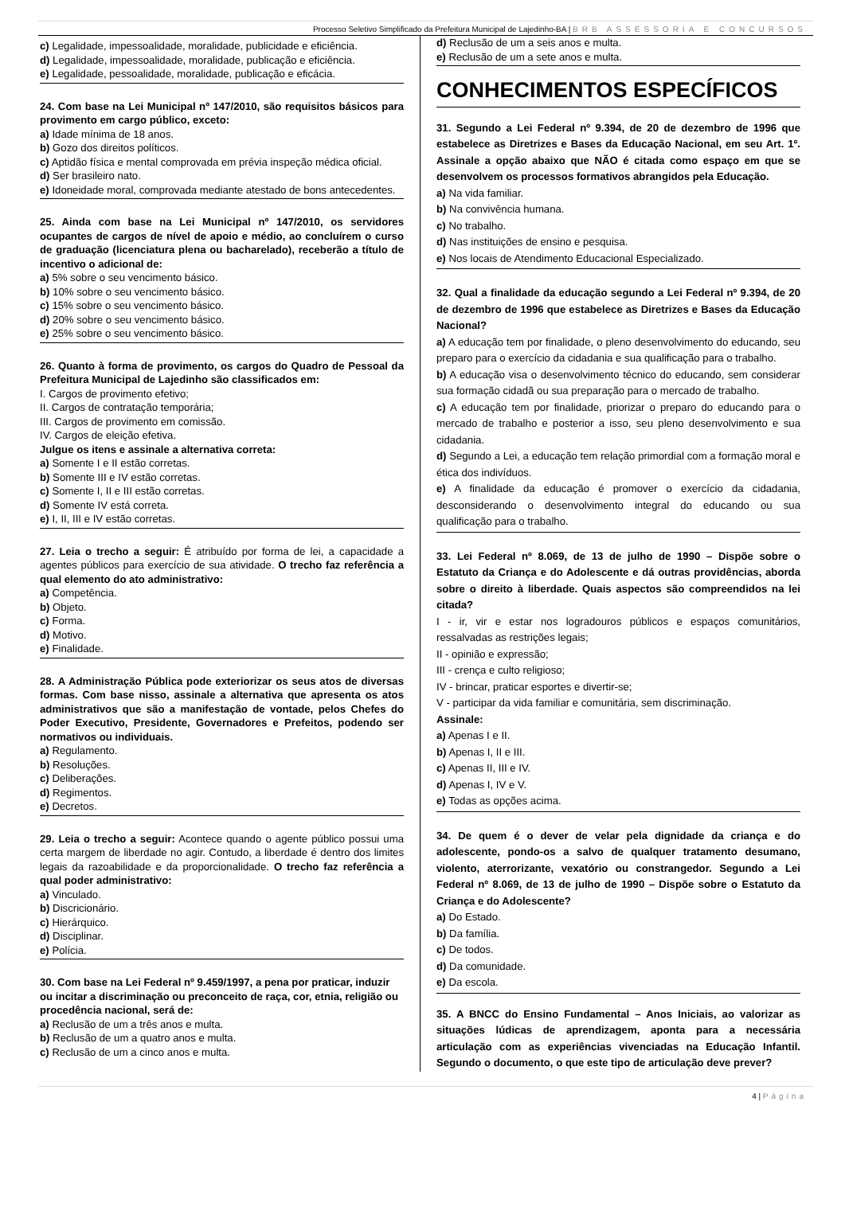Processo Seletivo Simplificado da Prefeitura Municipal de Lajedinho-BA | BRB ASSESSORIA E CONCURSOS
c) Legalidade, impessoalidade, moralidade, publicidade e eficiência.
d) Legalidade, impessoalidade, moralidade, publicação e eficiência.
e) Legalidade, pessoalidade, moralidade, publicação e eficácia.
24. Com base na Lei Municipal nº 147/2010, são requisitos básicos para provimento em cargo público, exceto:
a) Idade mínima de 18 anos.
b) Gozo dos direitos políticos.
c) Aptidão física e mental comprovada em prévia inspeção médica oficial.
d) Ser brasileiro nato.
e) Idoneidade moral, comprovada mediante atestado de bons antecedentes.
25. Ainda com base na Lei Municipal nº 147/2010, os servidores ocupantes de cargos de nível de apoio e médio, ao concluírem o curso de graduação (licenciatura plena ou bacharelado), receberão a título de incentivo o adicional de:
a) 5% sobre o seu vencimento básico.
b) 10% sobre o seu vencimento básico.
c) 15% sobre o seu vencimento básico.
d) 20% sobre o seu vencimento básico.
e) 25% sobre o seu vencimento básico.
26. Quanto à forma de provimento, os cargos do Quadro de Pessoal da Prefeitura Municipal de Lajedinho são classificados em:
I. Cargos de provimento efetivo;
II. Cargos de contratação temporária;
III. Cargos de provimento em comissão.
IV. Cargos de eleição efetiva.
Julgue os itens e assinale a alternativa correta:
a) Somente I e II estão corretas.
b) Somente III e IV estão corretas.
c) Somente I, II e III estão corretas.
d) Somente IV está correta.
e) I, II, III e IV estão corretas.
27. Leia o trecho a seguir: É atribuído por forma de lei, a capacidade a agentes públicos para exercício de sua atividade. O trecho faz referência a qual elemento do ato administrativo:
a) Competência.
b) Objeto.
c) Forma.
d) Motivo.
e) Finalidade.
28. A Administração Pública pode exteriorizar os seus atos de diversas formas. Com base nisso, assinale a alternativa que apresenta os atos administrativos que são a manifestação de vontade, pelos Chefes do Poder Executivo, Presidente, Governadores e Prefeitos, podendo ser normativos ou individuais.
a) Regulamento.
b) Resoluções.
c) Deliberações.
d) Regimentos.
e) Decretos.
29. Leia o trecho a seguir: Acontece quando o agente público possui uma certa margem de liberdade no agir. Contudo, a liberdade é dentro dos limites legais da razoabilidade e da proporcionalidade. O trecho faz referência a qual poder administrativo:
a) Vinculado.
b) Discricionário.
c) Hierárquico.
d) Disciplinar.
e) Polícia.
30. Com base na Lei Federal nº 9.459/1997, a pena por praticar, induzir ou incitar a discriminação ou preconceito de raça, cor, etnia, religião ou procedência nacional, será de:
a) Reclusão de um a três anos e multa.
b) Reclusão de um a quatro anos e multa.
c) Reclusão de um a cinco anos e multa.
d) Reclusão de um a seis anos e multa.
e) Reclusão de um a sete anos e multa.
CONHECIMENTOS ESPECÍFICOS
31. Segundo a Lei Federal nº 9.394, de 20 de dezembro de 1996 que estabelece as Diretrizes e Bases da Educação Nacional, em seu Art. 1º. Assinale a opção abaixo que NÃO é citada como espaço em que se desenvolvem os processos formativos abrangidos pela Educação.
a) Na vida familiar.
b) Na convivência humana.
c) No trabalho.
d) Nas instituições de ensino e pesquisa.
e) Nos locais de Atendimento Educacional Especializado.
32. Qual a finalidade da educação segundo a Lei Federal nº 9.394, de 20 de dezembro de 1996 que estabelece as Diretrizes e Bases da Educação Nacional?
a) A educação tem por finalidade, o pleno desenvolvimento do educando, seu preparo para o exercício da cidadania e sua qualificação para o trabalho.
b) A educação visa o desenvolvimento técnico do educando, sem considerar sua formação cidadã ou sua preparação para o mercado de trabalho.
c) A educação tem por finalidade, priorizar o preparo do educando para o mercado de trabalho e posterior a isso, seu pleno desenvolvimento e sua cidadania.
d) Segundo a Lei, a educação tem relação primordial com a formação moral e ética dos indivíduos.
e) A finalidade da educação é promover o exercício da cidadania, desconsiderando o desenvolvimento integral do educando ou sua qualificação para o trabalho.
33. Lei Federal nº 8.069, de 13 de julho de 1990 – Dispõe sobre o Estatuto da Criança e do Adolescente e dá outras providências, aborda sobre o direito à liberdade. Quais aspectos são compreendidos na lei citada?
I - ir, vir e estar nos logradouros públicos e espaços comunitários, ressalvadas as restrições legais;
II - opinião e expressão;
III - crença e culto religioso;
IV - brincar, praticar esportes e divertir-se;
V - participar da vida familiar e comunitária, sem discriminação.
Assinale:
a) Apenas I e II.
b) Apenas I, II e III.
c) Apenas II, III e IV.
d) Apenas I, IV e V.
e) Todas as opções acima.
34. De quem é o dever de velar pela dignidade da criança e do adolescente, pondo-os a salvo de qualquer tratamento desumano, violento, aterrorizante, vexatório ou constrangedor. Segundo a Lei Federal nº 8.069, de 13 de julho de 1990 – Dispõe sobre o Estatuto da Criança e do Adolescente?
a) Do Estado.
b) Da família.
c) De todos.
d) Da comunidade.
e) Da escola.
35. A BNCC do Ensino Fundamental – Anos Iniciais, ao valorizar as situações lúdicas de aprendizagem, aponta para a necessária articulação com as experiências vivenciadas na Educação Infantil. Segundo o documento, o que este tipo de articulação deve prever?
4 | Página